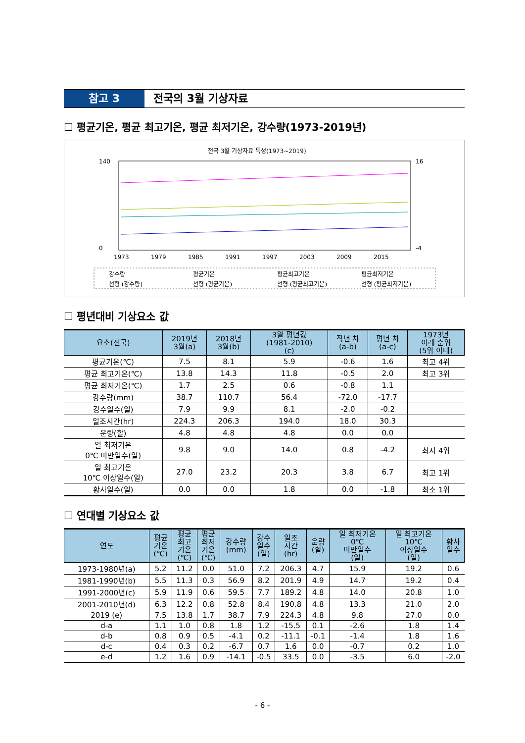참고 3 전국의 3월 기상자료
☐ 평균기온, 평균 최고기온, 평균 최저기온, 강수량(1973-2019년)
전국 3월 기상자료 특성(1973~2019)
140
0
16
-4
1973
1979
1985
1991
1997
2003
2009
2015
강수량
평균기온
평균최고기온
평균최저기온
선형 (강수량)
선형 (평균기온)
선형 (평균최고기온)
선형 (평균최저기온)
☐ 평년대비 기상요소 값
| 요소(전국) | 2019년 3월(a) | 2018년 3월(b) | 3월 평년값 (1981-2010) (c) | 작년 차 (a-b) | 평년 차 (a-c) | 1973년 이래 순위 (5위 이내) |
| --- | --- | --- | --- | --- | --- | --- |
| 평균기온(℃) | 7.5 | 8.1 | 5.9 | -0.6 | 1.6 | 최고 4위 |
| 평균 최고기온(℃) | 13.8 | 14.3 | 11.8 | -0.5 | 2.0 | 최고 3위 |
| 평균 최저기온(℃) | 1.7 | 2.5 | 0.6 | -0.8 | 1.1 | |
| 강수량(mm) | 38.7 | 110.7 | 56.4 | -72.0 | -17.7 | |
| 강수일수(일) | 7.9 | 9.9 | 8.1 | -2.0 | -0.2 | |
| 일조시간(hr) | 224.3 | 206.3 | 194.0 | 18.0 | 30.3 | |
| 운량(할) | 4.8 | 4.8 | 4.8 | 0.0 | 0.0 | |
| 일 최저기온 0℃ 미만일수(일) | 9.8 | 9.0 | 14.0 | 0.8 | -4.2 | 최저 4위 |
| 일 최고기온 10℃ 이상일수(일) | 27.0 | 23.2 | 20.3 | 3.8 | 6.7 | 최고 1위 |
| 황사일수(일) | 0.0 | 0.0 | 1.8 | 0.0 | -1.8 | 최소 1위 |
☐ 연대별 기상요소 값
| 연도 | 평균 기온 (℃) | 평균 최고 기온 (℃) | 평균 최저 기온 (℃) | 강수량 (mm) | 강수 일수 (일) | 일조 시간 (hr) | 운량 (할) | 일 최저기온 0℃ 미만일수 (일) | 일 최고기온 10℃ 이상일수 (일) | 황사 일수 |
| --- | --- | --- | --- | --- | --- | --- | --- | --- | --- | --- |
| 1973-1980년(a) | 5.2 | 11.2 | 0.0 | 51.0 | 7.2 | 206.3 | 4.7 | 15.9 | 19.2 | 0.6 |
| 1981-1990년(b) | 5.5 | 11.3 | 0.3 | 56.9 | 8.2 | 201.9 | 4.9 | 14.7 | 19.2 | 0.4 |
| 1991-2000년(c) | 5.9 | 11.9 | 0.6 | 59.5 | 7.7 | 189.2 | 4.8 | 14.0 | 20.8 | 1.0 |
| 2001-2010년(d) | 6.3 | 12.2 | 0.8 | 52.8 | 8.4 | 190.8 | 4.8 | 13.3 | 21.0 | 2.0 |
| 2019 (e) | 7.5 | 13.8 | 1.7 | 38.7 | 7.9 | 224.3 | 4.8 | 9.8 | 27.0 | 0.0 |
| d-a | 1.1 | 1.0 | 0.8 | 1.8 | 1.2 | -15.5 | 0.1 | -2.6 | 1.8 | 1.4 |
| d-b | 0.8 | 0.9 | 0.5 | -4.1 | 0.2 | -11.1 | -0.1 | -1.4 | 1.8 | 1.6 |
| d-c | 0.4 | 0.3 | 0.2 | -6.7 | 0.7 | 1.6 | 0.0 | -0.7 | 0.2 | 1.0 |
| e-d | 1.2 | 1.6 | 0.9 | -14.1 | -0.5 | 33.5 | 0.0 | -3.5 | 6.0 | -2.0 |
- 6 -